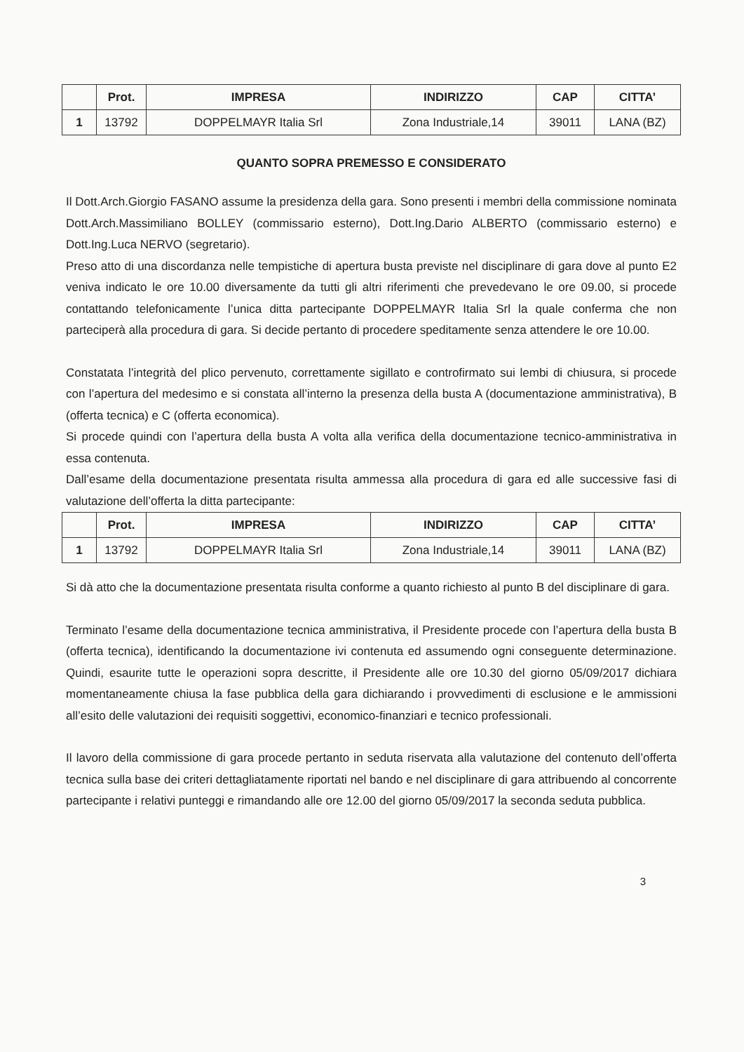| | Prot. | IMPRESA | INDIRIZZO | CAP | CITTA’ |
| --- | --- | --- | --- | --- | --- |
| 1 | 13792 | DOPPELMAYR Italia Srl | Zona Industriale,14 | 39011 | LANA (BZ) |
QUANTO SOPRA PREMESSO E CONSIDERATO
Il Dott.Arch.Giorgio FASANO assume la presidenza della gara. Sono presenti i membri della commissione nominata Dott.Arch.Massimiliano BOLLEY (commissario esterno), Dott.Ing.Dario ALBERTO (commissario esterno) e Dott.Ing.Luca NERVO (segretario).
Preso atto di una discordanza nelle tempistiche di apertura busta previste nel disciplinare di gara dove al punto E2 veniva indicato le ore 10.00 diversamente da tutti gli altri riferimenti che prevedevano le ore 09.00, si procede contattando telefonicamente l’unica ditta partecipante DOPPELMAYR Italia Srl la quale conferma che non parteciperà alla procedura di gara. Si decide pertanto di procedere speditamente senza attendere le ore 10.00.
Constatata l’integrità del plico pervenuto, correttamente sigillato e controfirmato sui lembi di chiusura, si procede con l’apertura del medesimo e si constata all’interno la presenza della busta A (documentazione amministrativa), B (offerta tecnica) e C (offerta economica).
Si procede quindi con l’apertura della busta A volta alla verifica della documentazione tecnico-amministrativa in essa contenuta.
Dall’esame della documentazione presentata risulta ammessa alla procedura di gara ed alle successive fasi di valutazione dell’offerta la ditta partecipante:
| | Prot. | IMPRESA | INDIRIZZO | CAP | CITTA’ |
| --- | --- | --- | --- | --- | --- |
| 1 | 13792 | DOPPELMAYR Italia Srl | Zona Industriale,14 | 39011 | LANA (BZ) |
Si dà atto che la documentazione presentata risulta conforme a quanto richiesto al punto B del disciplinare di gara.
Terminato l’esame della documentazione tecnica amministrativa, il Presidente procede con l’apertura della busta B (offerta tecnica), identificando la documentazione ivi contenuta ed assumendo ogni conseguente determinazione. Quindi, esaurite tutte le operazioni sopra descritte, il Presidente alle ore 10.30 del giorno 05/09/2017 dichiara momentaneamente chiusa la fase pubblica della gara dichiarando i provvedimenti di esclusione e le ammissioni all’esito delle valutazioni dei requisiti soggettivi, economico-finanziari e tecnico professionali.
Il lavoro della commissione di gara procede pertanto in seduta riservata alla valutazione del contenuto dell’offerta tecnica sulla base dei criteri dettagliatamente riportati nel bando e nel disciplinare di gara attribuendo al concorrente partecipante i relativi punteggi e rimandando alle ore 12.00 del giorno 05/09/2017 la seconda seduta pubblica.
3